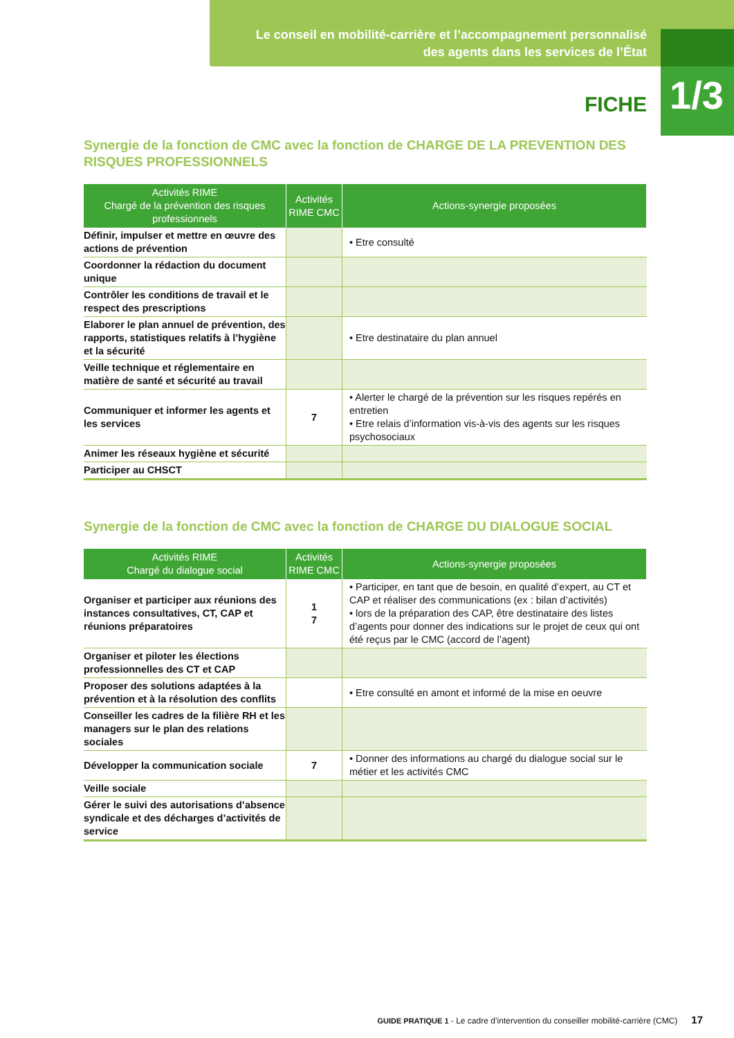Le conseil en mobilité-carrière et l’accompagnement personnalisé
des agents dans les services de l’État
1/3
FICHE
Synergie de la fonction de CMC avec la fonction de CHARGE DE LA PREVENTION DES RISQUES PROFESSIONNELS
| Activités RIME Chargé de la prévention des risques professionnels | Activités RIME CMC | Actions-synergie proposées |
| --- | --- | --- |
| Définir, impulser et mettre en œuvre des actions de prévention | | • Etre consulté |
| Coordonner la rédaction du document unique | | |
| Contrôler les conditions de travail et le respect des prescriptions | | |
| Elaborer le plan annuel de prévention, des rapports, statistiques relatifs à l’hygiène et la sécurité | | • Etre destinataire du plan annuel |
| Veille technique et réglementaire en matière de santé et sécurité au travail | | |
| Communiquer et informer les agents et les services | 7 | • Alerter le chargé de la prévention sur les risques repérés en entretien • Etre relais d’information vis-à-vis des agents sur les risques psychosociaux |
| Animer les réseaux hygiène et sécurité | | |
| Participer au CHSCT | | |
Synergie de la fonction de CMC avec la fonction de CHARGE DU DIALOGUE SOCIAL
| Activités RIME Chargé du dialogue social | Activités RIME CMC | Actions-synergie proposées |
| --- | --- | --- |
| Organiser et participer aux réunions des instances consultatives, CT, CAP et réunions préparatoires | 1 7 | • Participer, en tant que de besoin, en qualité d’expert, au CT et CAP et réaliser des communications (ex : bilan d’activités) • lors de la préparation des CAP, être destinataire des listes d’agents pour donner des indications sur le projet de ceux qui ont été reçus par le CMC (accord de l’agent) |
| Organiser et piloter les élections professionnelles des CT et CAP | | |
| Proposer des solutions adaptées à la prévention et à la résolution des conflits | | • Etre consulté en amont et informé de la mise en oeuvre |
| Conseiller les cadres de la filière RH et les managers sur le plan des relations sociales | | |
| Développer la communication sociale | 7 | • Donner des informations au chargé du dialogue social sur le métier et les activités CMC |
| Veille sociale | | |
| Gérer le suivi des autorisations d’absence syndicale et des décharges d’activités de service | | |
GUIDE PRATIQUE 1 - Le cadre d’intervention du conseiller mobilité-carrière (CMC) 17